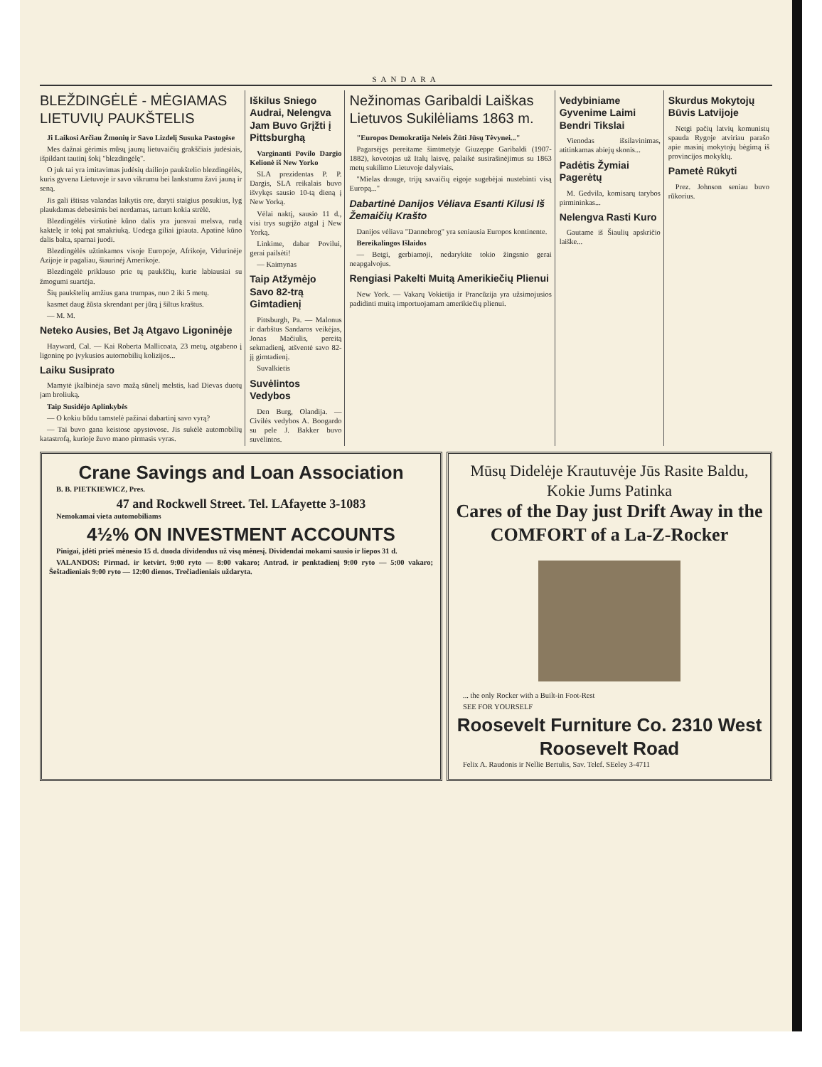SANDARA
BLEŽDINGĖLĖ - MĖGIAMAS LIETUVIŲ PAUKŠTELIS
Ji Laikosi Arčiau Žmonių ir Savo Lizdelį Susuka Pastogėse
Mes dažnai gėrimis mūsų jaunų lietuvaičių grakščiais judėsiais, išpildant tautinį šokį "blezdingėlę".
O juk tai yra imitavimas judėsių dailiojo paukštelio blezdingėlės, kuris gyvena Lietuvoje ir savo vikrumu bei lankstumu žavi jauną ir seną.
Jis gali ištisas valandas laikytis ore, daryti staigius posukius, lyg plaukdamas debesimis bei nerdamas, tartum kokia strėlė.
Blezdingėlės viršutinė kūno dalis yra juosvai melsva, rudą kaktelę ir tokį pat smakriuką. Uodega giliai įpiauta. Apatinė kūno dalis balta, sparnai juodi.
Blezdingėlės užtinkamos visoje Europoje, Afrikoje, Vidurinėje Azijoje ir pagaliau, šiaurinėj Amerikoje.
Blezdingėlė priklauso prie tų paukščių, kurie labiausiai su žmogumi suartėja.
Šių paukštelių amžius gana trumpas, nuo 2 iki 5 metų.
kasmet daug žūsta skrendant per jūrą į šiltus kraštus.
— M. M.
Neteko Ausies, Bet Ją Atgavo Ligoninėje
Hayward, Cal. — Kai Roberta Mallicoata, 23 metų, atgabeno į ligoninę po įvykusios automobilių kolizijos...
Laiku Susiprato
Mamytė įkalbinėja savo mažą sūnelį melstis, kad Dievas duotų jam broliuką.
Taip Susidėjo Aplinkybės
— O kokiu būdu tamstelė pažinai dabartinį savo vyrą?
— Tai buvo gana keistose apystovose. Jis sukėlė automobilių katastrofą, kurioje žuvo mano pirmasis vyras.
Iškilus Sniego Audrai, Nelengva Jam Buvo Grįžti į Pittsburghą
Varginanti Povilo Dargio Kelionė iš New Yorko
SLA prezidentas P. P. Dargis, SLA reikalais buvo išvykęs sausio 10-tą dieną į New Yorką.
Vėlai naktį, sausio 11 d., visi trys sugrįžo atgal į New Yorką.
Linkime, dabar Povilui, gerai pailsėti!
— Kaimynas
Taip Atžymėjo Savo 82-trą Gimtadienį
Pittsburgh, Pa. — Malonus ir darbštus Sandaros veikėjas, Jonas Mačiulis, pereitą sekmadienį, atšventė savo 82-jį gimtadienį.
Suvalkietis
Suvėlintos Vedybos
Den Burg, Olandija. — Civilės vedybos A. Boogardo su pele J. Bakker buvo suvėlintos.
Nežinomas Garibaldi Laiškas Lietuvos Sukilėliams 1863 m.
"Europos Demokratija Neleis Žūti Jūsų Tėvynei..."
Pagarsėjęs pereitame šimtmetyje Giuzeppe Garibaldi (1907-1882), kovotojas už Italų laisvę, palaikė susirašinėjimus su 1863 metų sukilimo Lietuvoje dalyviais.
"Mielas drauge, trijų savaičių eigoje sugebėjai nustebinti visą Europą..."
Dabartinė Danijos Vėliava Esanti Kilusi Iš Žemaičių Krašto
Danijos vėliava "Dannebrog" yra seniausia Europos kontinente.
Bereikalingos Išlaidos
— Betgi, gerbiamoji, nedarykite tokio žingsnio gerai neapgalvojus.
Rengiasi Pakelti Muitą Amerikiečių Plienui
New York. — Vakarų Vokietija ir Prancūzija yra užsimojusios padidinti muitą importuojamam amerikiečių plienui.
Vedybiniame Gyvenime Laimi Bendri Tikslai
Vienodas išsilavinimas, atitinkamas abiejų skonis...
Padėtis Žymiai Pagerėtų
M. Gedvila, komisarų tarybos pirmininkas...
Nelengva Rasti Kuro
Gautame iš Šiaulių apskričio laiške...
Skurdus Mokytojų Būvis Latvijoje
Netgi pačių latvių komunistų spauda Rygoje atviriau parašo apie masinį mokytojų bėgimą iš provincijos mokyklų.
Pametė Rūkyti
Prez. Johnson seniau buvo rūkorius.
Crane Savings and Loan Association
B. B. PIETKIEWICZ, Pres.
47 and Rockwell Street. Tel. LAfayette 3-1083
Nemokamai vieta automobiliams
4½% ON INVESTMENT ACCOUNTS
Pinigai, įdėti prieš mėnesio 15 d. duoda dividendus už visą mėnesį. Dividendai mokami sausio ir liepos 31 d.
VALANDOS: Pirmad. ir ketvirt. 9:00 ryto — 8:00 vakaro; Antrad. ir penktadienį 9:00 ryto — 5:00 vakaro; Šeštadieniais 9:00 ryto — 12:00 dienos. Trečiadieniais uždaryta.
Mūsų Didelėje Krautuvėje Jūs Rasite Baldu, Kokie Jums Patinka
Cares of the Day just Drift Away in the COMFORT of a La-Z-Rocker
... the only Rocker with a Built-in Foot-Rest
SEE FOR YOURSELF
Roosevelt Furniture Co. 2310 West Roosevelt Road
Felix A. Raudonis ir Nellie Bertulis, Sav. Telef. SEeley 3-4711